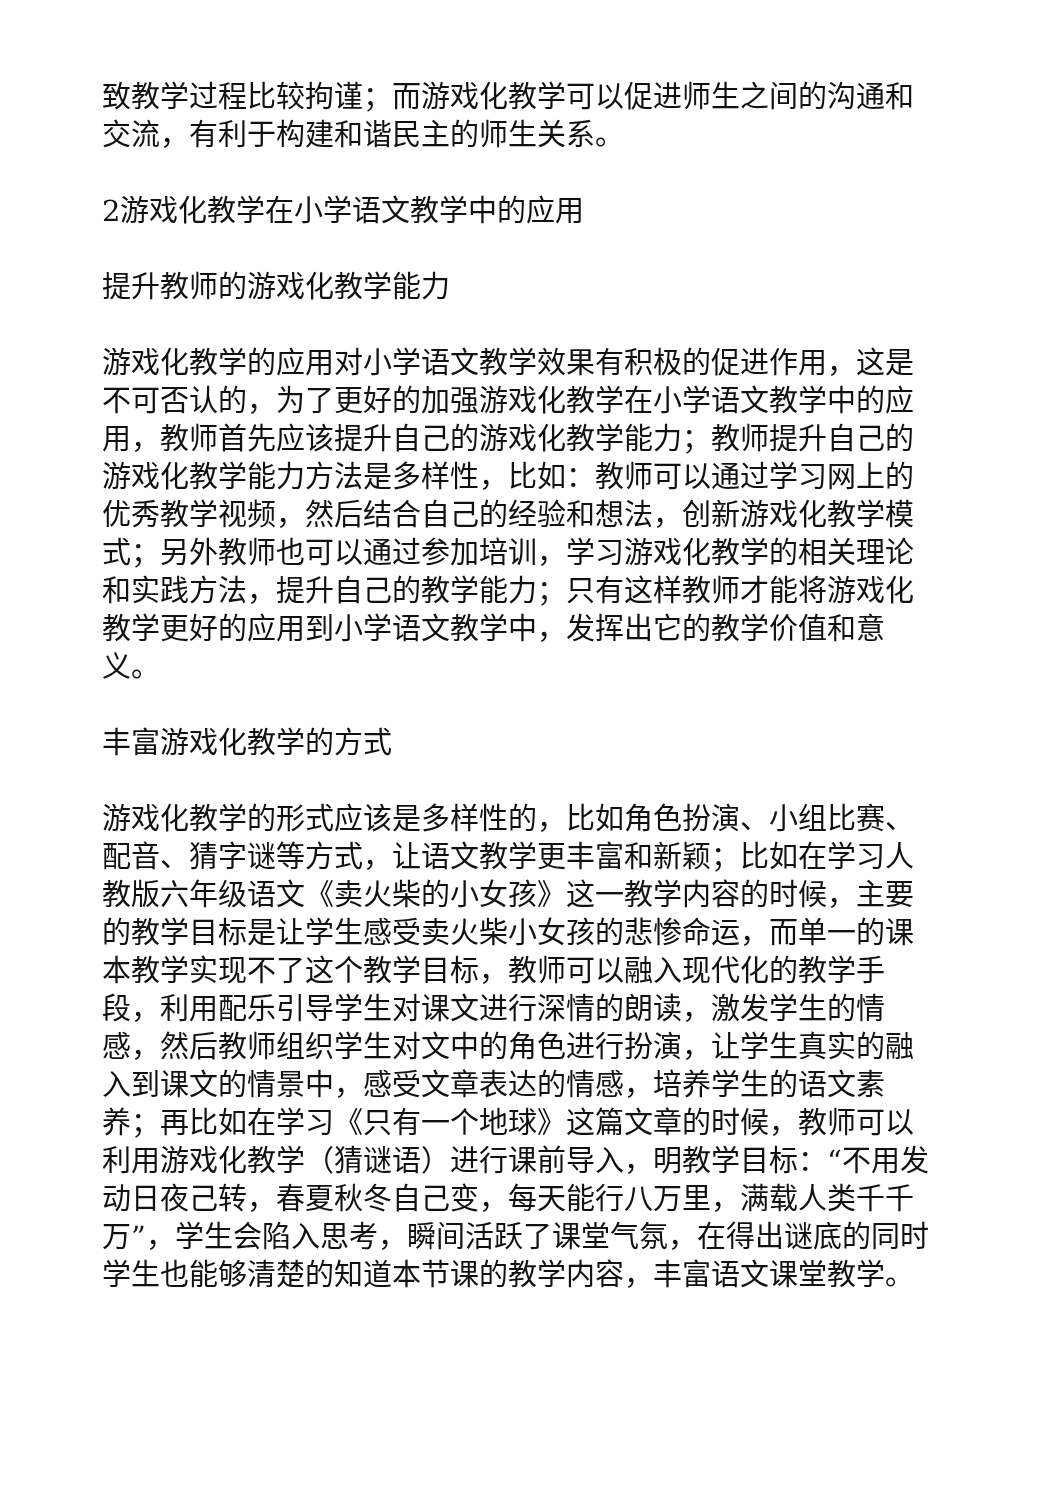致教学过程比较拘谨；而游戏化教学可以促进师生之间的沟通和交流，有利于构建和谐民主的师生关系。
2游戏化教学在小学语文教学中的应用
提升教师的游戏化教学能力
游戏化教学的应用对小学语文教学效果有积极的促进作用，这是不可否认的，为了更好的加强游戏化教学在小学语文教学中的应用，教师首先应该提升自己的游戏化教学能力；教师提升自己的游戏化教学能力方法是多样性，比如：教师可以通过学习网上的优秀教学视频，然后结合自己的经验和想法，创新游戏化教学模式；另外教师也可以通过参加培训，学习游戏化教学的相关理论和实践方法，提升自己的教学能力；只有这样教师才能将游戏化教学更好的应用到小学语文教学中，发挥出它的教学价值和意义。
丰富游戏化教学的方式
游戏化教学的形式应该是多样性的，比如角色扮演、小组比赛、配音、猜字谜等方式，让语文教学更丰富和新颖；比如在学习人教版六年级语文《卖火柴的小女孩》这一教学内容的时候，主要的教学目标是让学生感受卖火柴小女孩的悲惨命运，而单一的课本教学实现不了这个教学目标，教师可以融入现代化的教学手段，利用配乐引导学生对课文进行深情的朗读，激发学生的情感，然后教师组织学生对文中的角色进行扮演，让学生真实的融入到课文的情景中，感受文章表达的情感，培养学生的语文素养；再比如在学习《只有一个地球》这篇文章的时候，教师可以利用游戏化教学（猜谜语）进行课前导入，明教学目标：“不用发动日夜己转，春夏秋冬自己变，每天能行八万里，满载人类千千万”，学生会陷入思考，瞬间活跃了课堂气氛，在得出谜底的同时学生也能够清楚的知道本节课的教学内容，丰富语文课堂教学。